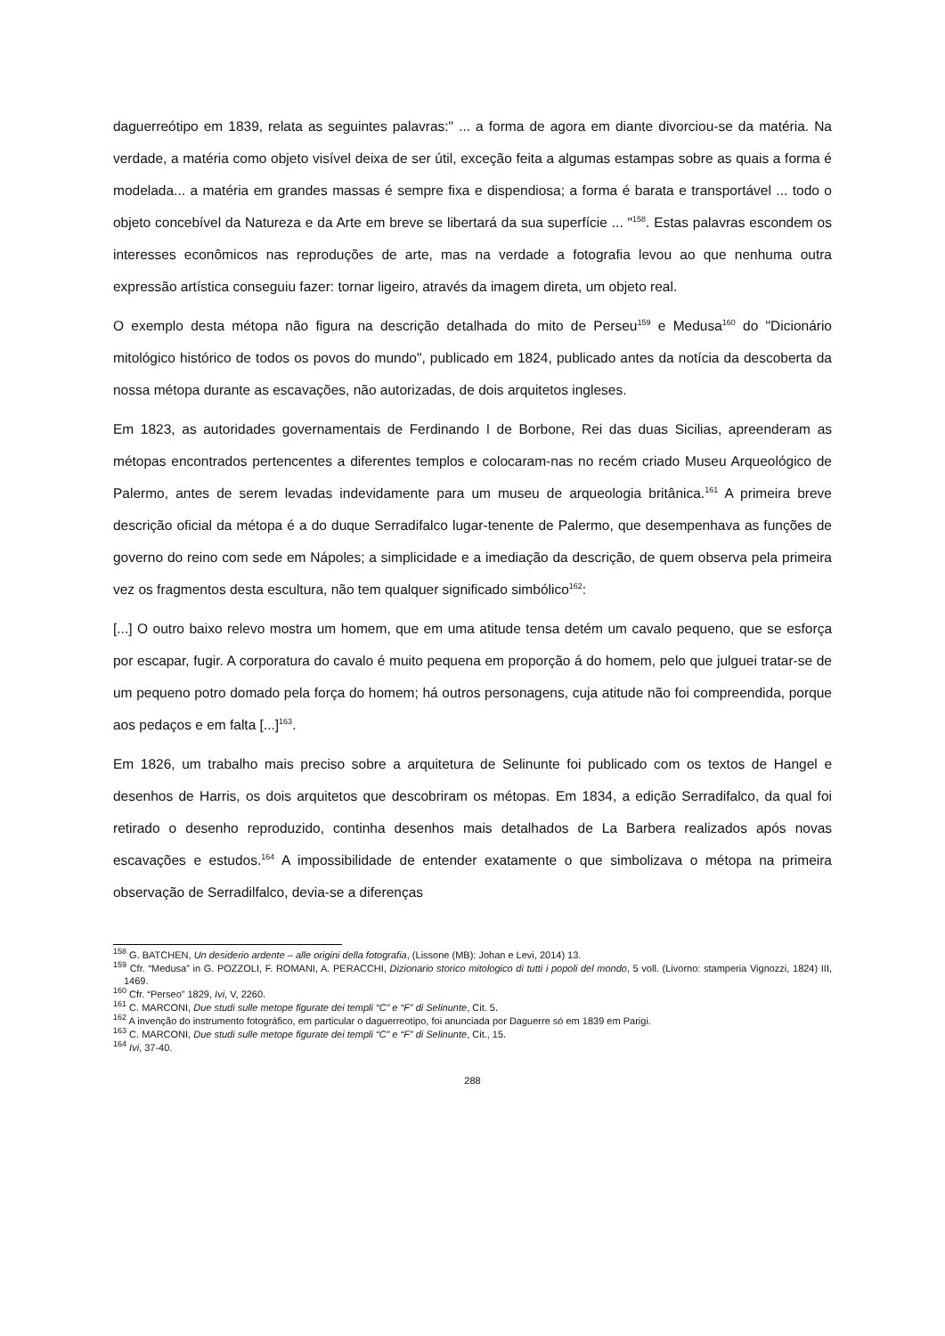daguerreótipo em 1839, relata as seguintes palavras:" ... a forma de agora em diante divorciou-se da matéria. Na verdade, a matéria como objeto visível deixa de ser útil, exceção feita a algumas estampas sobre as quais a forma é modelada... a matéria em grandes massas é sempre fixa e dispendiosa; a forma é barata e transportável ... todo o objeto concebível da Natureza e da Arte em breve se libertará da sua superfície ... "<sup>158</sup>. Estas palavras escondem os interesses econômicos nas reproduções de arte, mas na verdade a fotografia levou ao que nenhuma outra expressão artística conseguiu fazer: tornar ligeiro, através da imagem direta, um objeto real.
O exemplo desta métopa não figura na descrição detalhada do mito de Perseu<sup>159</sup> e Medusa<sup>160</sup> do "Dicionário mitológico histórico de todos os povos do mundo", publicado em 1824, publicado antes da notícia da descoberta da nossa métopa durante as escavações, não autorizadas, de dois arquitetos ingleses.
Em 1823, as autoridades governamentais de Ferdinando I de Borbone, Rei das duas Sicilias, apreenderam as métopas encontrados pertencentes a diferentes templos e colocaram-nas no recém criado Museu Arqueológico de Palermo, antes de serem levadas indevidamente para um museu de arqueologia britânica.<sup>161</sup> A primeira breve descrição oficial da métopa é a do duque Serradifalco lugar-tenente de Palermo, que desempenhava as funções de governo do reino com sede em Nápoles; a simplicidade e a imediação da descrição, de quem observa pela primeira vez os fragmentos desta escultura, não tem qualquer significado simbólico<sup>162</sup>:
[...] O outro baixo relevo mostra um homem, que em uma atitude tensa detém um cavalo pequeno, que se esforça por escapar, fugir. A corporatura do cavalo é muito pequena em proporção á do homem, pelo que julguei tratar-se de um pequeno potro domado pela força do homem; há outros personagens, cuja atitude não foi compreendida, porque aos pedaços e em falta [...]<sup>163</sup>.
Em 1826, um trabalho mais preciso sobre a arquitetura de Selinunte foi publicado com os textos de Hangel e desenhos de Harris, os dois arquitetos que descobriram os métopas. Em 1834, a edição Serradifalco, da qual foi retirado o desenho reproduzido, continha desenhos mais detalhados de La Barbera realizados após novas escavações e estudos.<sup>164</sup> A impossibilidade de entender exatamente o que simbolizava o métopa na primeira observação de Serradilfalco, devia-se a diferenças
<sup>158</sup> G. BATCHEN, Un desiderio ardente – alle origini della fotografia, (Lissone (MB): Johan e Levi, 2014) 13.
<sup>159</sup> Cfr. “Medusa” in G. POZZOLI, F. ROMANI, A. PERACCHI, Dizionario storico mitologico di tutti i popoli del mondo, 5 voll. (Livorno: stamperia Vignozzi, 1824) III, 1469.
<sup>160</sup> Cfr. “Perseo” 1829, Ivi, V, 2260.
<sup>161</sup> C. MARCONI, Due studi sulle metope figurate dei templi “C” e “F” di Selinunte, Cit. 5.
<sup>162</sup> A invenção do instrumento fotográfico, em particular o daguerreotipo, foi anunciada por Daguerre só em 1839 em Parigi.
<sup>163</sup> C. MARCONI, Due studi sulle metope figurate dei templi “C” e “F” di Selinunte, Cit., 15.
<sup>164</sup> Ivi, 37-40.
288